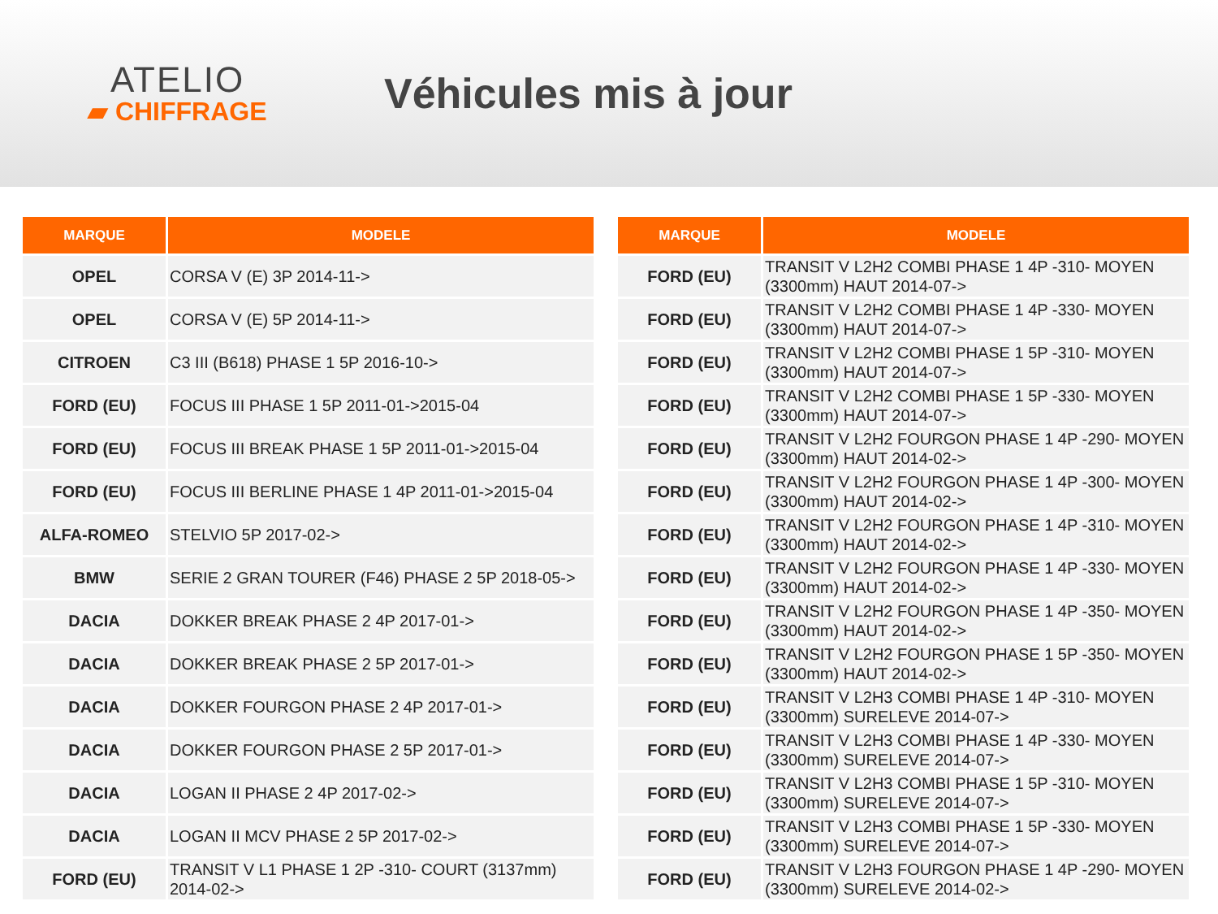ATELIO
▰ CHIFFRAGE
Véhicules mis à jour
| MARQUE | MODELE |
| --- | --- |
| OPEL | CORSA V (E) 3P 2014-11-> |
| OPEL | CORSA V (E) 5P 2014-11-> |
| CITROEN | C3 III (B618) PHASE 1 5P 2016-10-> |
| FORD (EU) | FOCUS III PHASE 1 5P 2011-01->2015-04 |
| FORD (EU) | FOCUS III BREAK PHASE 1 5P 2011-01->2015-04 |
| FORD (EU) | FOCUS III BERLINE PHASE 1 4P 2011-01->2015-04 |
| ALFA-ROMEO | STELVIO 5P 2017-02-> |
| BMW | SERIE 2 GRAN TOURER (F46) PHASE 2 5P 2018-05-> |
| DACIA | DOKKER BREAK PHASE 2 4P 2017-01-> |
| DACIA | DOKKER BREAK PHASE 2 5P 2017-01-> |
| DACIA | DOKKER FOURGON PHASE 2 4P 2017-01-> |
| DACIA | DOKKER FOURGON PHASE 2 5P 2017-01-> |
| DACIA | LOGAN II PHASE 2 4P 2017-02-> |
| DACIA | LOGAN II MCV PHASE 2 5P 2017-02-> |
| FORD (EU) | TRANSIT V L1 PHASE 1 2P -310- COURT (3137mm) 2014-02-> |
| MARQUE | MODELE |
| --- | --- |
| FORD (EU) | TRANSIT V L2H2 COMBI PHASE 1 4P -310- MOYEN (3300mm) HAUT 2014-07-> |
| FORD (EU) | TRANSIT V L2H2 COMBI PHASE 1 4P -330- MOYEN (3300mm) HAUT 2014-07-> |
| FORD (EU) | TRANSIT V L2H2 COMBI PHASE 1 5P -310- MOYEN (3300mm) HAUT 2014-07-> |
| FORD (EU) | TRANSIT V L2H2 COMBI PHASE 1 5P -330- MOYEN (3300mm) HAUT 2014-07-> |
| FORD (EU) | TRANSIT V L2H2 FOURGON PHASE 1 4P -290- MOYEN (3300mm) HAUT 2014-02-> |
| FORD (EU) | TRANSIT V L2H2 FOURGON PHASE 1 4P -300- MOYEN (3300mm) HAUT 2014-02-> |
| FORD (EU) | TRANSIT V L2H2 FOURGON PHASE 1 4P -310- MOYEN (3300mm) HAUT 2014-02-> |
| FORD (EU) | TRANSIT V L2H2 FOURGON PHASE 1 4P -330- MOYEN (3300mm) HAUT 2014-02-> |
| FORD (EU) | TRANSIT V L2H2 FOURGON PHASE 1 4P -350- MOYEN (3300mm) HAUT 2014-02-> |
| FORD (EU) | TRANSIT V L2H2 FOURGON PHASE 1 5P -350- MOYEN (3300mm) HAUT 2014-02-> |
| FORD (EU) | TRANSIT V L2H3 COMBI PHASE 1 4P -310- MOYEN (3300mm) SURELEVE 2014-07-> |
| FORD (EU) | TRANSIT V L2H3 COMBI PHASE 1 4P -330- MOYEN (3300mm) SURELEVE 2014-07-> |
| FORD (EU) | TRANSIT V L2H3 COMBI PHASE 1 5P -310- MOYEN (3300mm) SURELEVE 2014-07-> |
| FORD (EU) | TRANSIT V L2H3 COMBI PHASE 1 5P -330- MOYEN (3300mm) SURELEVE 2014-07-> |
| FORD (EU) | TRANSIT V L2H3 FOURGON PHASE 1 4P -290- MOYEN (3300mm) SURELEVE 2014-02-> |